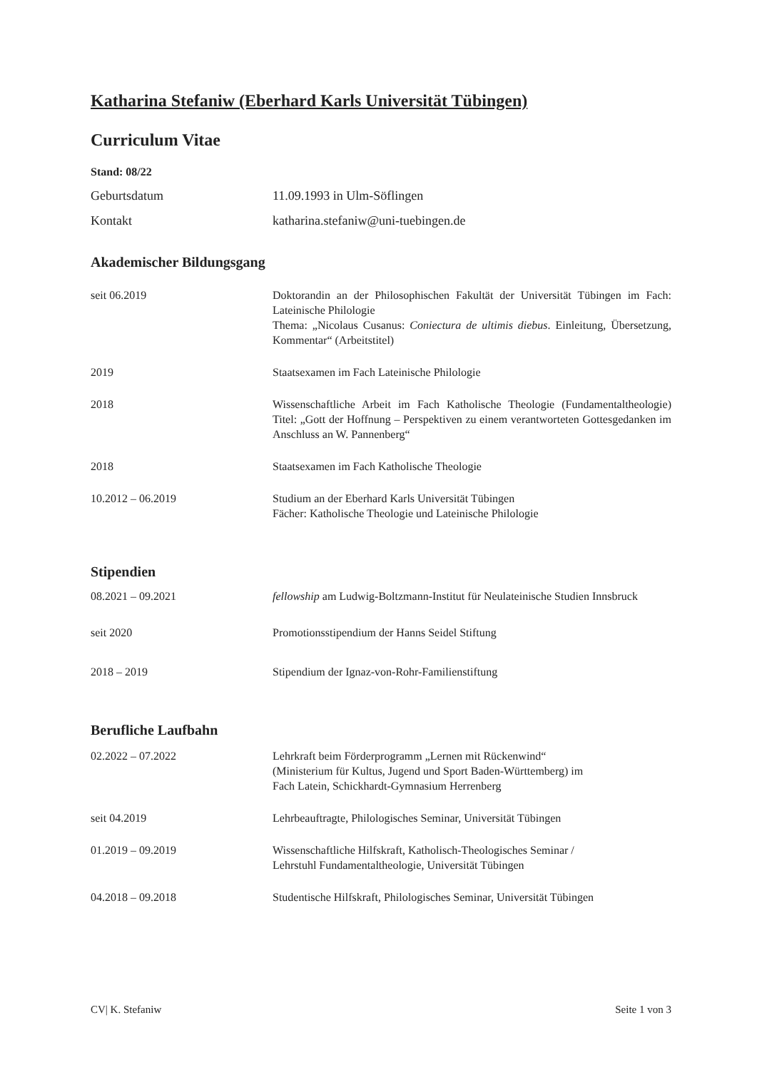Katharina Stefaniw (Eberhard Karls Universität Tübingen)
Curriculum Vitae
Stand: 08/22
Geburtsdatum 11.09.1993 in Ulm-Söflingen
Kontakt katharina.stefaniw@uni-tuebingen.de
Akademischer Bildungsgang
seit 06.2019 Doktorandin an der Philosophischen Fakultät der Universität Tübingen im Fach: Lateinische Philologie
Thema: „Nicolaus Cusanus: Coniectura de ultimis diebus. Einleitung, Übersetzung, Kommentar“ (Arbeitstitel)
2019 Staatsexamen im Fach Lateinische Philologie
2018 Wissenschaftliche Arbeit im Fach Katholische Theologie (Fundamentaltheologie) Titel: „Gott der Hoffnung – Perspektiven zu einem verantworteten Gottesgedanken im Anschluss an W. Pannenberg“
2018 Staatsexamen im Fach Katholische Theologie
10.2012 – 06.2019 Studium an der Eberhard Karls Universität Tübingen
Fächer: Katholische Theologie und Lateinische Philologie
Stipendien
08.2021 – 09.2021 fellowship am Ludwig-Boltzmann-Institut für Neulateinische Studien Innsbruck
seit 2020 Promotionsstipendium der Hanns Seidel Stiftung
2018 – 2019 Stipendium der Ignaz-von-Rohr-Familienstiftung
Berufliche Laufbahn
02.2022 – 07.2022 Lehrkraft beim Förderprogramm „Lernen mit Rückenwind“
(Ministerium für Kultus, Jugend und Sport Baden-Württemberg) im
Fach Latein, Schickhardt-Gymnasium Herrenberg
seit 04.2019 Lehrbeauftragte, Philologisches Seminar, Universität Tübingen
01.2019 – 09.2019 Wissenschaftliche Hilfskraft, Katholisch-Theologisches Seminar /
Lehrstuhl Fundamentaltheologie, Universität Tübingen
04.2018 – 09.2018 Studentische Hilfskraft, Philologisches Seminar, Universität Tübingen
CV| K. Stefaniw Seite 1 von 3